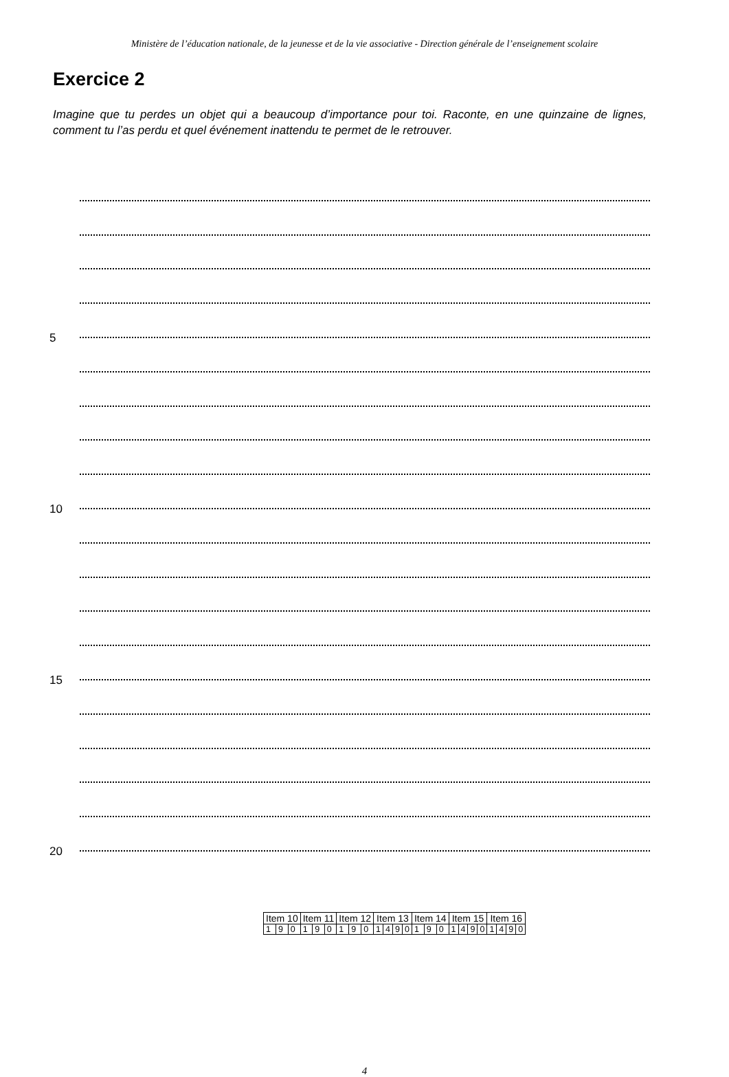Ministère de l’éducation nationale, de la jeunesse et de la vie associative - Direction générale de l’enseignement scolaire
Exercice 2
Imagine que tu perdes un objet qui a beaucoup d’importance pour toi. Raconte, en une quinzaine de lignes, comment tu l’as perdu et quel événement inattendu te permet de le retrouver.
5
10
15
20
| Item 10 | | | Item 11 | | | Item 12 | | | Item 13 | | | | Item 14 | | | Item 15 | | | | Item 16 | | | |
| 1 | 9 | 0 | 1 | 9 | 0 | 1 | 9 | 0 | 1 | 4 | 9 | 0 | 1 | 9 | 0 | 1 | 4 | 9 | 0 | 1 | 4 | 9 | 0 |
4